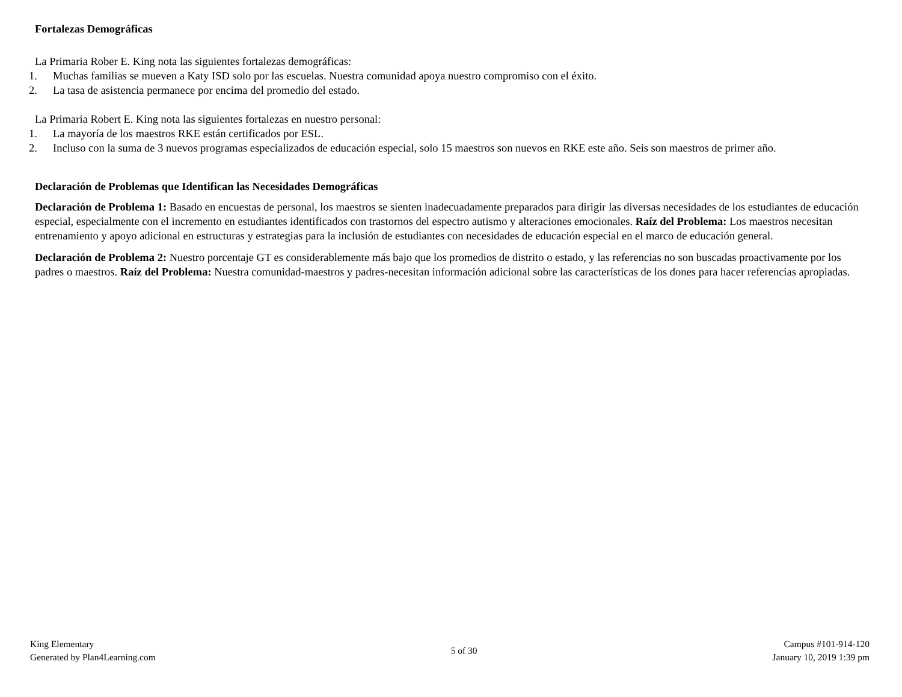Fortalezas Demográficas
La Primaria Rober E. King nota las siguientes fortalezas demográficas:
1. Muchas familias se mueven a Katy ISD solo por las escuelas. Nuestra comunidad apoya nuestro compromiso con el éxito.
2. La tasa de asistencia permanece por encima del promedio del estado.
La Primaria Robert E. King nota las siguientes fortalezas en nuestro personal:
1. La mayoría de los maestros RKE están certificados por ESL.
2. Incluso con la suma de 3 nuevos programas especializados de educación especial, solo 15 maestros son nuevos en RKE este año. Seis son maestros de primer año.
Declaración de Problemas que Identifican las Necesidades Demográficas
Declaración de Problema 1: Basado en encuestas de personal, los maestros se sienten inadecuadamente preparados para dirigir las diversas necesidades de los estudiantes de educación especial, especialmente con el incremento en estudiantes identificados con trastornos del espectro autismo y alteraciones emocionales. Raíz del Problema: Los maestros necesitan entrenamiento y apoyo adicional en estructuras y estrategias para la inclusión de estudiantes con necesidades de educación especial en el marco de educación general.
Declaración de Problema 2: Nuestro porcentaje GT es considerablemente más bajo que los promedios de distrito o estado, y las referencias no son buscadas proactivamente por los padres o maestros. Raíz del Problema: Nuestra comunidad-maestros y padres-necesitan información adicional sobre las características de los dones para hacer referencias apropiadas.
King Elementary
Generated by Plan4Learning.com
5 of 30
Campus #101-914-120
January 10, 2019 1:39 pm